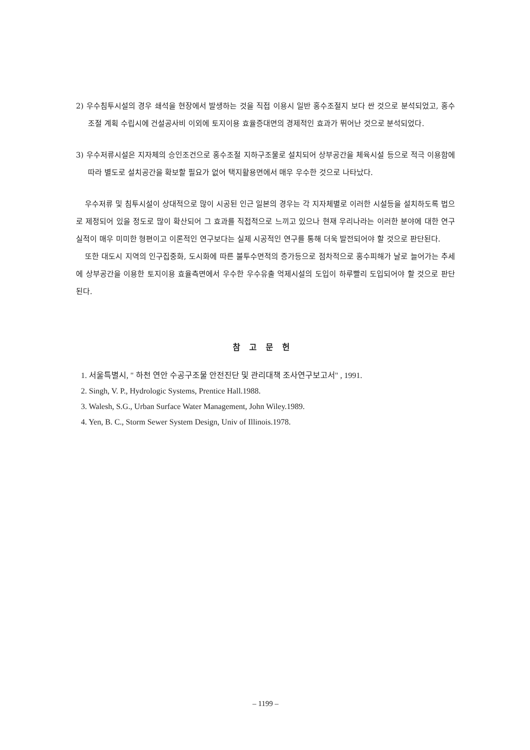2) 우수침투시설의 경우 쇄석을 현장에서 발생하는 것을 직접 이용시 일반 홍수조절지 보다 싼 것으로 분석되었고, 홍수조절 계획 수립시에 건설공사비 이외에 토지이용 효율증대면의 경제적인 효과가 뛰어난 것으로 분석되었다.
3) 우수저류시설은 지자체의 승인조건으로 홍수조절 지하구조물로 설치되어 상부공간을 체육시설 등으로 적극 이용함에 따라 별도로 설치공간을 확보할 필요가 없어 택지활용면에서 매우 우수한 것으로 나타났다.
우수저류 및 침투시설이 상대적으로 많이 시공된 인근 일본의 경우는 각 지자체별로 이러한 시설등을 설치하도록 법으로 제정되어 있을 정도로 많이 확산되어 그 효과를 직접적으로 느끼고 있으나 현재 우리나라는 이러한 분야에 대한 연구실적이 매우 미미한 형편이고 이론적인 연구보다는 실제 시공적인 연구를 통해 더욱 발전되어야 할 것으로 판단된다.
또한 대도시 지역의 인구집중화, 도시화에 따른 불투수면적의 증가등으로 점차적으로 홍수피해가 날로 늘어가는 추세에 상부공간을 이용한 토지이용 효율측면에서 우수한 우수유출 억제시설의 도입이 하루빨리 도입되어야 할 것으로 판단된다.
참고문헌
1. 서울특별시, " 하천 연안 수공구조물 안전진단 및 관리대책 조사연구보고서" , 1991.
2. Singh, V. P., Hydrologic Systems, Prentice Hall.1988.
3. Walesh, S.G., Urban Surface Water Management, John Wiley.1989.
4. Yen, B. C., Storm Sewer System Design, Univ of Illinois.1978.
– 1199 –